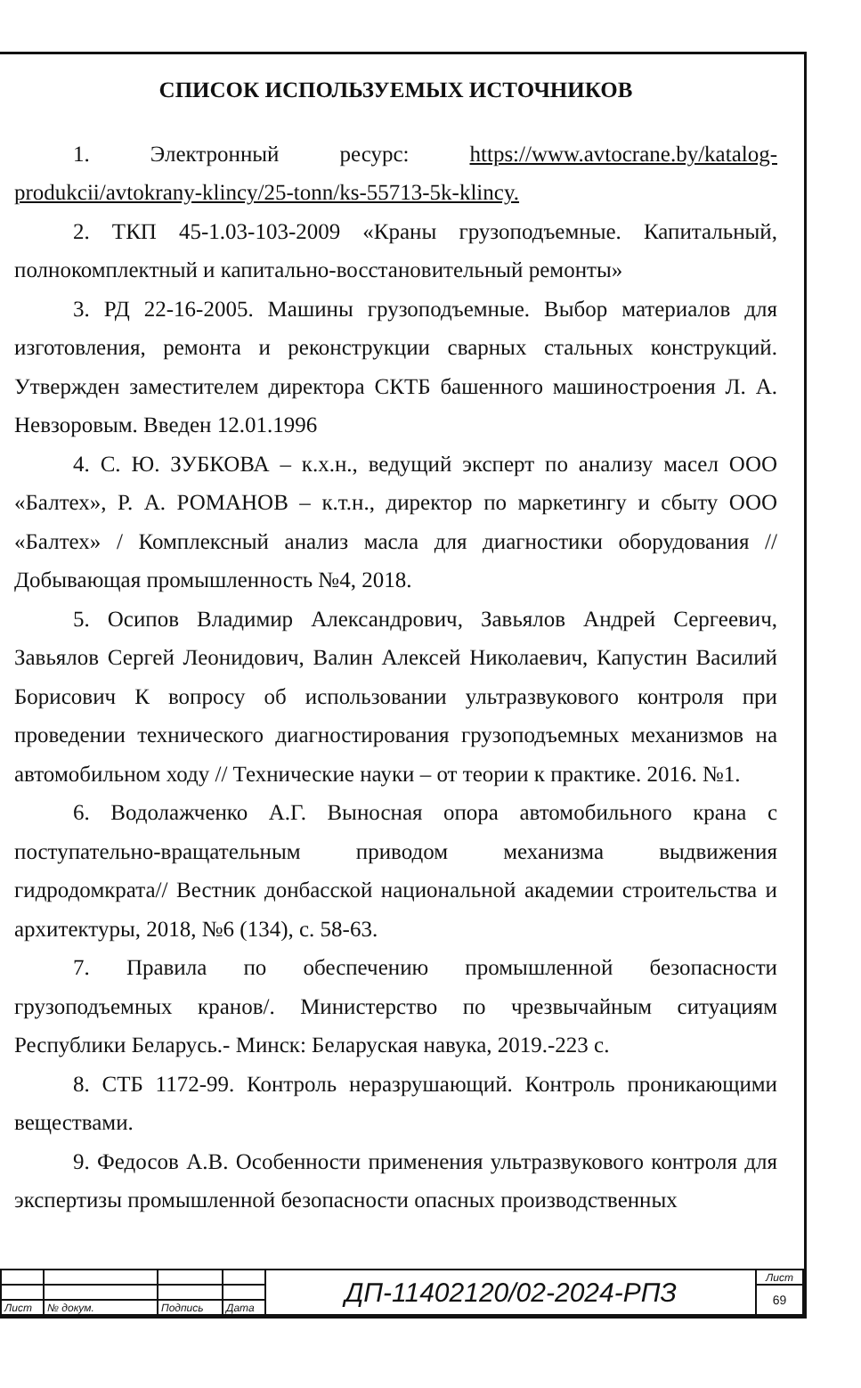СПИСОК ИСПОЛЬЗУЕМЫХ ИСТОЧНИКОВ
1. Электронный ресурс: https://www.avtocrane.by/katalog-produkcii/avtokrany-klincy/25-tonn/ks-55713-5k-klincy.
2. ТКП 45-1.03-103-2009 «Краны грузоподъемные. Капитальный, полнокомплектный и капитально-восстановительный ремонты»
3. РД 22-16-2005. Машины грузоподъемные. Выбор материалов для изготовления, ремонта и реконструкции сварных стальных конструкций. Утвержден заместителем директора СКТБ башенного машиностроения Л. А. Невзоровым. Введен 12.01.1996
4. С. Ю. ЗУБКОВА – к.х.н., ведущий эксперт по анализу масел ООО «Балтех», Р. А. РОМАНОВ – к.т.н., директор по маркетингу и сбыту ООО «Балтех» / Комплексный анализ масла для диагностики оборудования // Добывающая промышленность №4, 2018.
5. Осипов Владимир Александрович, Завьялов Андрей Сергеевич, Завьялов Сергей Леонидович, Валин Алексей Николаевич, Капустин Василий Борисович К вопросу об использовании ультразвукового контроля при проведении технического диагностирования грузоподъемных механизмов на автомобильном ходу // Технические науки – от теории к практике. 2016. №1.
6. Водолажченко А.Г. Выносная опора автомобильного крана с поступательно-вращательным приводом механизма выдвижения гидродомкрата// Вестник донбасской национальной академии строительства и архитектуры, 2018, №6 (134), с. 58-63.
7. Правила по обеспечению промышленной безопасности грузоподъемных кранов/. Министерство по чрезвычайным ситуациям Республики Беларусь.- Минск: Беларуская навука, 2019.-223 с.
8. СТБ 1172-99. Контроль неразрушающий. Контроль проникающими веществами.
9. Федосов А.В. Особенности применения ультразвукового контроля для экспертизы промышленной безопасности опасных производственных
| | | | | ДП-11402120/02-2024-РПЗ | Лист |
| | | | | | 69 |
| Лист | № докум. | Подпись | Дата | | |